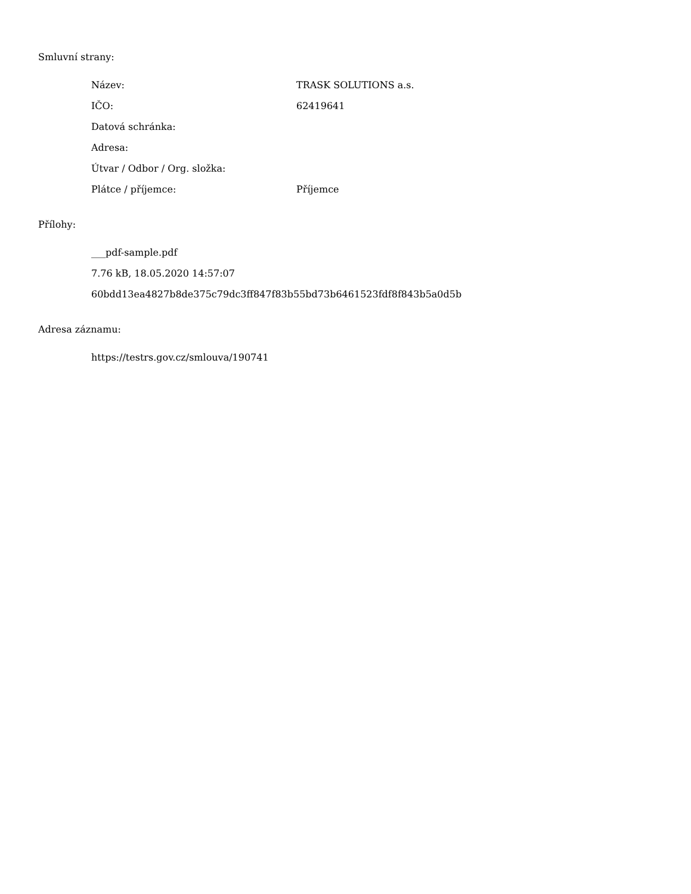Smluvní strany:
| Název: | TRASK SOLUTIONS a.s. |
| IČO: | 62419641 |
| Datová schránka: | |
| Adresa: | |
| Útvar / Odbor / Org. složka: | |
| Plátce / příjemce: | Příjemce |
Přílohy:
___pdf-sample.pdf
7.76 kB, 18.05.2020 14:57:07
60bdd13ea4827b8de375c79dc3ff847f83b55bd73b6461523fdf8f843b5a0d5b
Adresa záznamu:
https://testrs.gov.cz/smlouva/190741